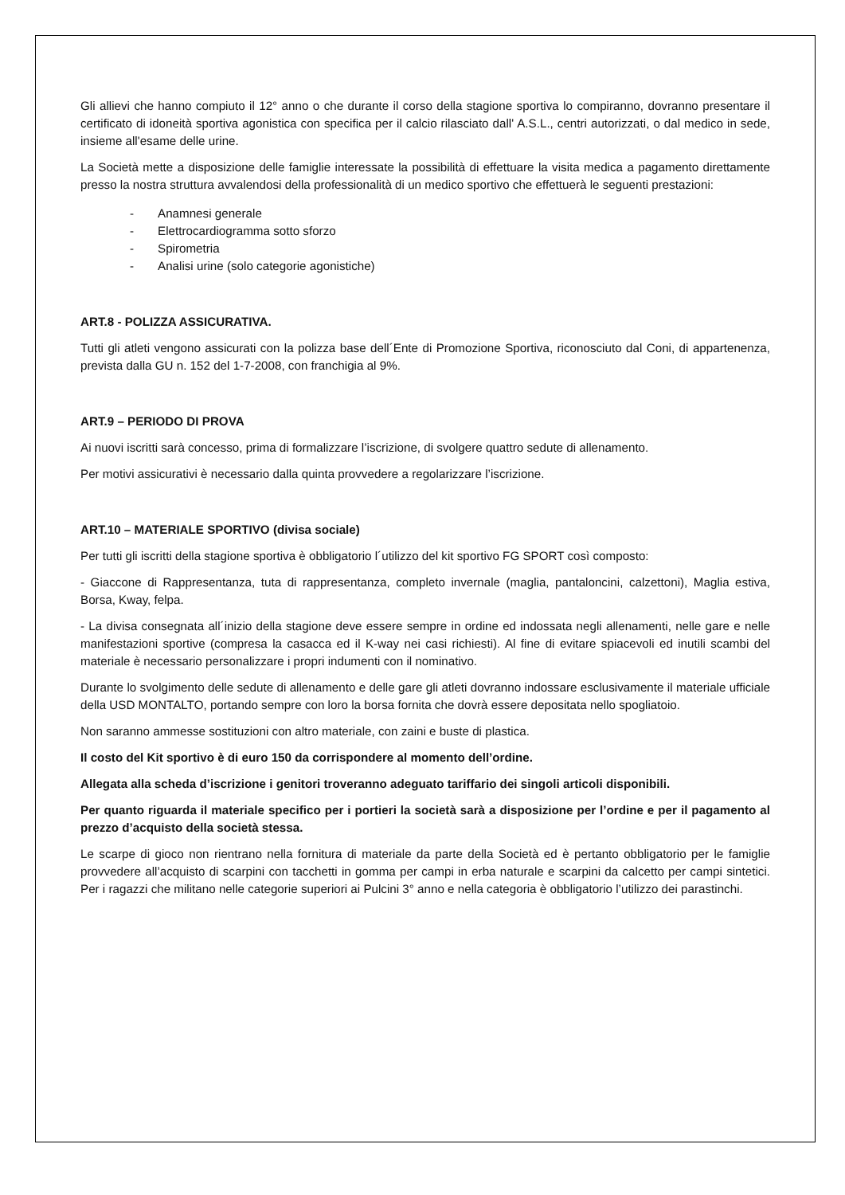Gli allievi che hanno compiuto il 12° anno o che durante il corso della stagione sportiva lo compiranno, dovranno presentare il certificato di idoneità sportiva agonistica con specifica per il calcio rilasciato dall' A.S.L., centri autorizzati, o dal medico in sede, insieme all'esame delle urine.
La Società mette a disposizione delle famiglie interessate la possibilità di effettuare la visita medica a pagamento direttamente presso la nostra struttura avvalendosi della professionalità di un medico sportivo che effettuerà le seguenti prestazioni:
- Anamnesi generale
- Elettrocardiogramma sotto sforzo
- Spirometria
- Analisi urine (solo categorie agonistiche)
ART.8 - POLIZZA ASSICURATIVA.
Tutti gli atleti vengono assicurati con la polizza base dell´Ente di Promozione Sportiva, riconosciuto dal Coni, di appartenenza, prevista dalla GU n. 152 del 1-7-2008, con franchigia al 9%.
ART.9 – PERIODO DI PROVA
Ai nuovi iscritti sarà concesso, prima di formalizzare l’iscrizione, di svolgere quattro sedute di allenamento.
Per motivi assicurativi è necessario dalla quinta provvedere a regolarizzare l’iscrizione.
ART.10 – MATERIALE SPORTIVO (divisa sociale)
Per tutti gli iscritti della stagione sportiva è obbligatorio l´utilizzo del kit sportivo FG SPORT così composto:
- Giaccone di Rappresentanza, tuta di rappresentanza, completo invernale (maglia, pantaloncini, calzettoni), Maglia estiva, Borsa, Kway, felpa.
- La divisa consegnata all´inizio della stagione deve essere sempre in ordine ed indossata negli allenamenti, nelle gare e nelle manifestazioni sportive (compresa la casacca ed il K-way nei casi richiesti). Al fine di evitare spiacevoli ed inutili scambi del materiale è necessario personalizzare i propri indumenti con il nominativo.
Durante lo svolgimento delle sedute di allenamento e delle gare gli atleti dovranno indossare esclusivamente il materiale ufficiale della USD MONTALTO, portando sempre con loro la borsa fornita che dovrà essere depositata nello spogliatoio.
Non saranno ammesse sostituzioni con altro materiale, con zaini e buste di plastica.
Il costo del Kit sportivo è di euro 150 da corrispondere al momento dell’ordine.
Allegata alla scheda d’iscrizione i genitori troveranno adeguato tariffario dei singoli articoli disponibili.
Per quanto riguarda il materiale specifico per i portieri la società sarà a disposizione per l’ordine e per il pagamento al prezzo d’acquisto della società stessa.
Le scarpe di gioco non rientrano nella fornitura di materiale da parte della Società ed è pertanto obbligatorio per le famiglie provvedere all’acquisto di scarpini con tacchetti in gomma per campi in erba naturale e scarpini da calcetto per campi sintetici. Per i ragazzi che militano nelle categorie superiori ai Pulcini 3° anno e nella categoria è obbligatorio l’utilizzo dei parastinchi.